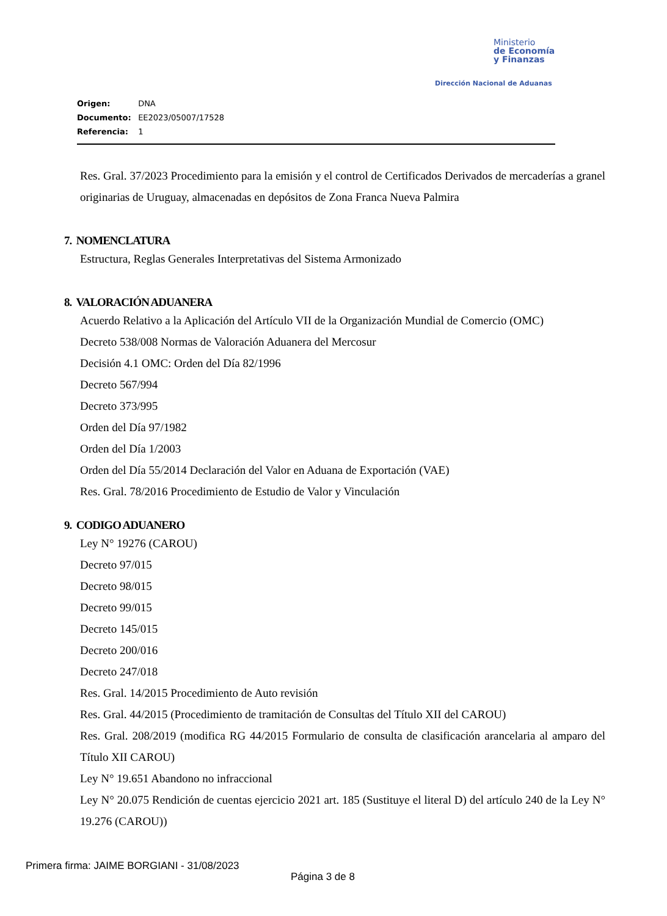Ministerio
de Economía
y Finanzas
Dirección Nacional de Aduanas
Origen: DNA
Documento: EE2023/05007/17528
Referencia: 1
Res. Gral. 37/2023 Procedimiento para la emisión y el control de Certificados Derivados de mercaderías a granel originarias de Uruguay, almacenadas en depósitos de Zona Franca Nueva Palmira
7. NOMENCLATURA
Estructura, Reglas Generales Interpretativas del Sistema Armonizado
8. VALORACIÓN ADUANERA
Acuerdo Relativo a la Aplicación del Artículo VII de la Organización Mundial de Comercio (OMC)
Decreto 538/008 Normas de Valoración Aduanera del Mercosur
Decisión 4.1 OMC: Orden del Día 82/1996
Decreto 567/994
Decreto 373/995
Orden del Día 97/1982
Orden del Día 1/2003
Orden del Día 55/2014 Declaración del Valor en Aduana de Exportación (VAE)
Res. Gral. 78/2016 Procedimiento de Estudio de Valor y Vinculación
9. CODIGO ADUANERO
Ley N° 19276 (CAROU)
Decreto 97/015
Decreto 98/015
Decreto 99/015
Decreto 145/015
Decreto 200/016
Decreto 247/018
Res. Gral. 14/2015 Procedimiento de Auto revisión
Res. Gral. 44/2015 (Procedimiento de tramitación de Consultas del Título XII del CAROU)
Res. Gral. 208/2019 (modifica RG 44/2015 Formulario de consulta de clasificación arancelaria al amparo del Título XII CAROU)
Ley N° 19.651 Abandono no infraccional
Ley N° 20.075 Rendición de cuentas ejercicio 2021 art. 185 (Sustituye el literal D) del artículo 240 de la Ley N° 19.276 (CAROU))
Primera firma: JAIME BORGIANI - 31/08/2023
Página 3 de 8